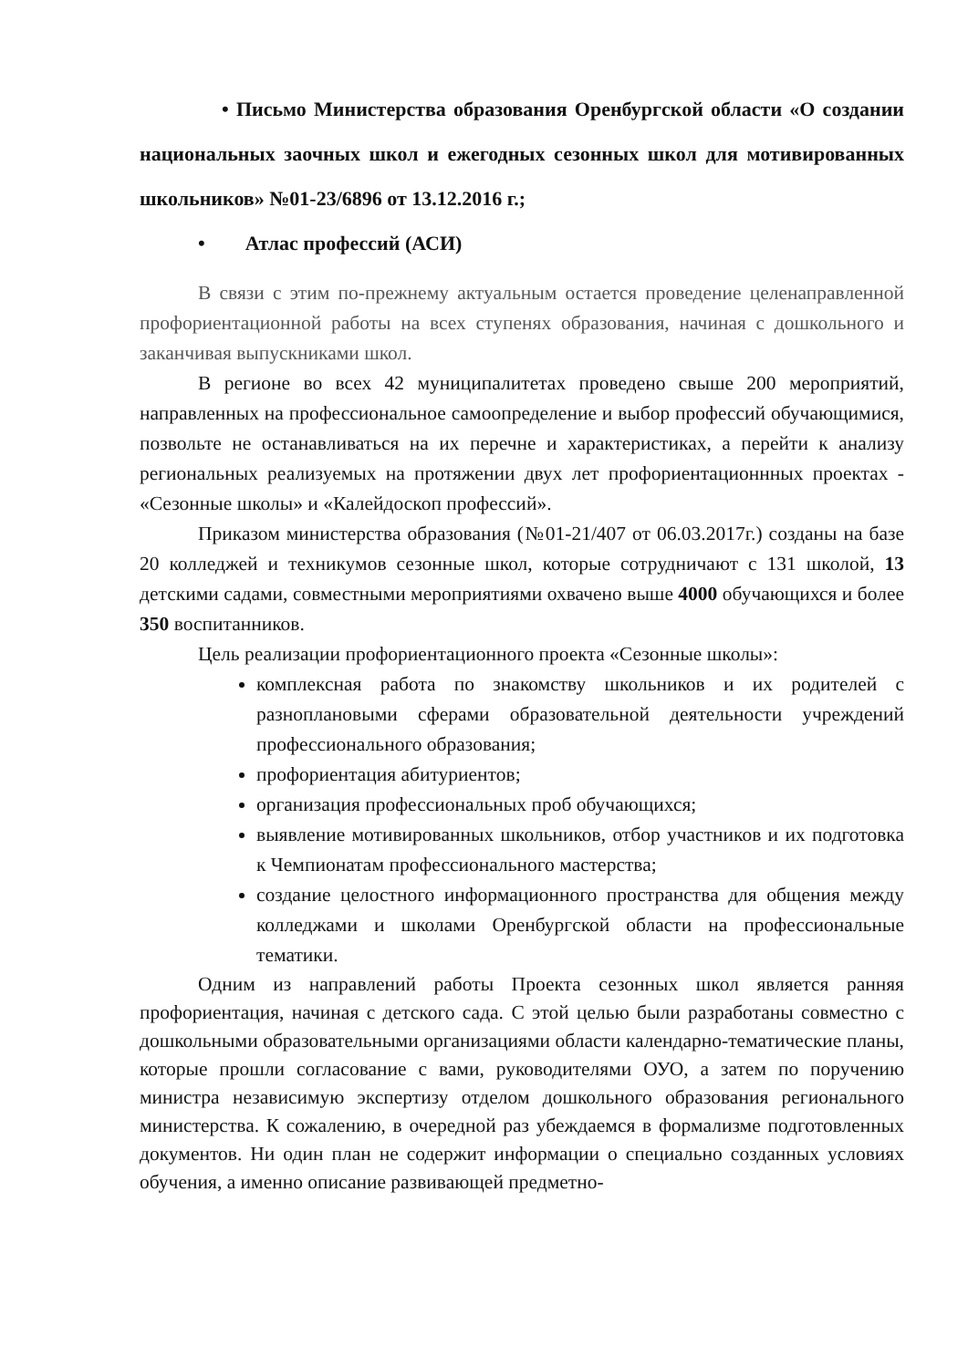• Письмо Министерства образования Оренбургской области «О создании национальных заочных школ и ежегодных сезонных школ для мотивированных школьников» №01-23/6896 от 13.12.2016 г.;
• Атлас профессий (АСИ)
В связи с этим по-прежнему актуальным остается проведение целенаправленной профориентационной работы на всех ступенях образования, начиная с дошкольного и заканчивая выпускниками школ.
В регионе во всех 42 муниципалитетах проведено свыше 200 мероприятий, направленных на профессиональное самоопределение и выбор профессий обучающимися, позвольте не останавливаться на их перечне и характеристиках, а перейти к анализу региональных реализуемых на протяжении двух лет профориентационнных проектах - «Сезонные школы» и «Калейдоскоп профессий».
Приказом министерства образования (№01-21/407 от 06.03.2017г.) созданы на базе 20 колледжей и техникумов сезонные школ, которые сотрудничают с 131 школой, 13 детскими садами, совместными мероприятиями охвачено выше 4000 обучающихся и более 350 воспитанников.
Цель реализации профориентационного проекта «Сезонные школы»:
комплексная работа по знакомству школьников и их родителей с разноплановыми сферами образовательной деятельности учреждений профессионального образования;
профориентация абитуриентов;
организация профессиональных проб обучающихся;
выявление мотивированных школьников, отбор участников и их подготовка к Чемпионатам профессионального мастерства;
создание целостного информационного пространства для общения между колледжами и школами Оренбургской области на профессиональные тематики.
Одним из направлений работы Проекта сезонных школ является ранняя профориентация, начиная с детского сада. С этой целью были разработаны совместно с дошкольными образовательными организациями области календарно-тематические планы, которые прошли согласование с вами, руководителями ОУО, а затем по поручению министра независимую экспертизу отделом дошкольного образования регионального министерства. К сожалению, в очередной раз убеждаемся в формализме подготовленных документов. Ни один план не содержит информации о специально созданных условиях обучения, а именно описание развивающей предметно-